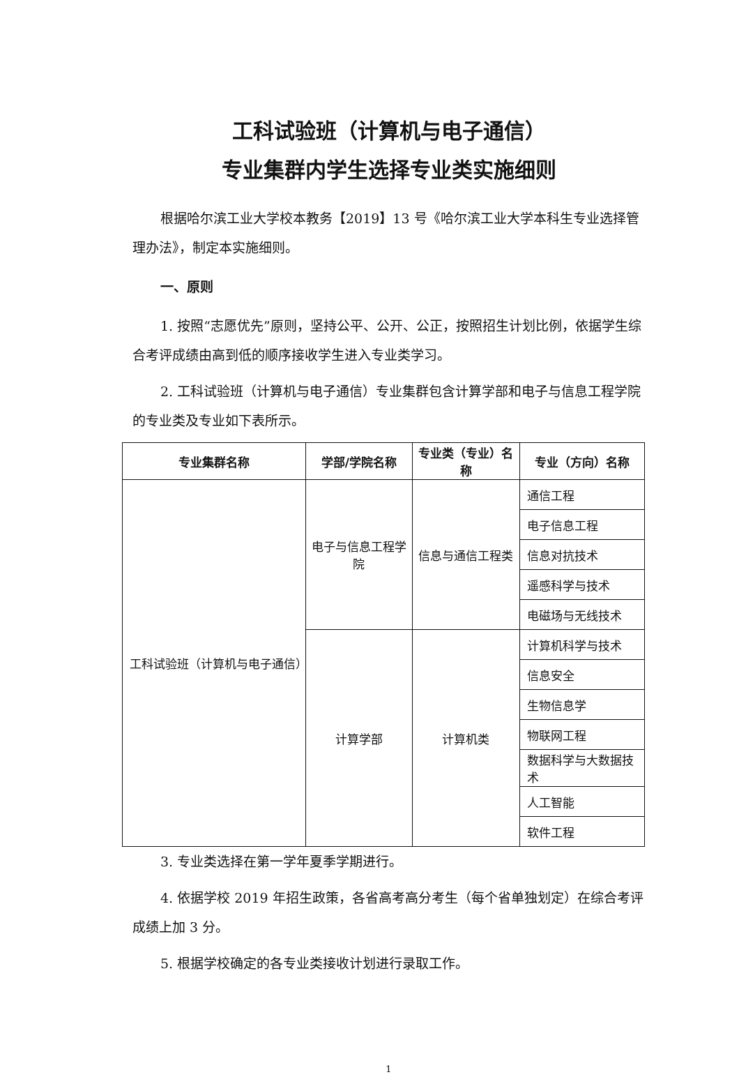工科试验班（计算机与电子通信）
专业集群内学生选择专业类实施细则
根据哈尔滨工业大学校本教务【2019】13 号《哈尔滨工业大学本科生专业选择管理办法》，制定本实施细则。
一、原则
1. 按照“志愿优先”原则，坚持公平、公开、公正，按照招生计划比例，依据学生综合考评成绩由高到低的顺序接收学生进入专业类学习。
2. 工科试验班（计算机与电子通信）专业集群包含计算学部和电子与信息工程学院的专业类及专业如下表所示。
| 专业集群名称 | 学部/学院名称 | 专业类（专业）名称 | 专业（方向）名称 |
| --- | --- | --- | --- |
| 工科试验班（计算机与电子通信） | 电子与信息工程学院 | 信息与通信工程类 | 通信工程 |
| | | | 电子信息工程 |
| | | | 信息对抗技术 |
| | | | 遥感科学与技术 |
| | | | 电磁场与无线技术 |
| | 计算学部 | 计算机类 | 计算机科学与技术 |
| | | | 信息安全 |
| | | | 生物信息学 |
| | | | 物联网工程 |
| | | | 数据科学与大数据技术 |
| | | | 人工智能 |
| | | | 软件工程 |
3. 专业类选择在第一学年夏季学期进行。
4. 依据学校 2019 年招生政策，各省高考高分考生（每个省单独划定）在综合考评成绩上加 3 分。
5. 根据学校确定的各专业类接收计划进行录取工作。
1